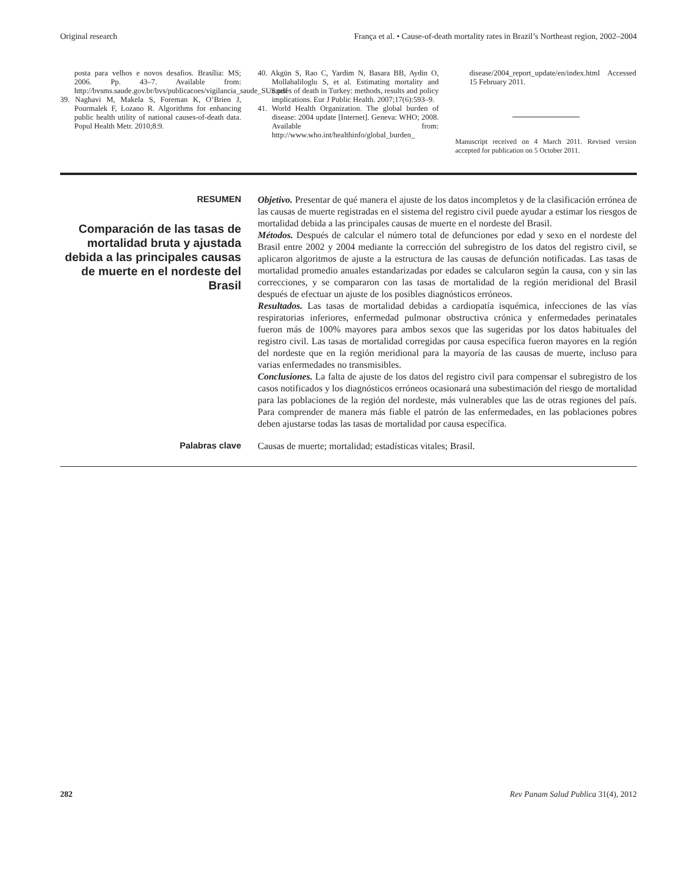Original research França et al. • Cause-of-death mortality rates in Brazil’s Northeast region, 2002–2004
posta para velhos e novos desafios. Brasília: MS; 2006. Pp. 43–7. Available from: http://bvsms.saude.gov.br/bvs/publicacoes/vigilancia_saude_SUS.pdf
39. Naghavi M, Makela S, Foreman K, O’Brien J, Pourmalek F, Lozano R. Algorithms for enhancing public health utility of national causes-of-death data. Popul Health Metr. 2010;8:9.
40. Akgün S, Rao C, Yardim N, Basara BB, Aydin O, Mollahaliloglu S, et al. Estimating mortality and causes of death in Turkey: methods, results and policy implications. Eur J Public Health. 2007;17(6):593–9.
41. World Health Organization. The global burden of disease: 2004 update [Internet]. Geneva: WHO; 2008. Available from: http://www.who.int/healthinfo/global_burden_
disease/2004_report_update/en/index.html Accessed 15 February 2011.
Manuscript received on 4 March 2011. Revised version accepted for publication on 5 October 2011.
RESUMEN
Comparación de las tasas de mortalidad bruta y ajustada debida a las principales causas de muerte en el nordeste del Brasil
Objetivo. Presentar de qué manera el ajuste de los datos incompletos y de la clasificación errónea de las causas de muerte registradas en el sistema del registro civil puede ayudar a estimar los riesgos de mortalidad debida a las principales causas de muerte en el nordeste del Brasil.
Métodos. Después de calcular el número total de defunciones por edad y sexo en el nordeste del Brasil entre 2002 y 2004 mediante la corrección del subregistro de los datos del registro civil, se aplicaron algoritmos de ajuste a la estructura de las causas de defunción notificadas. Las tasas de mortalidad promedio anuales estandarizadas por edades se calcularon según la causa, con y sin las correcciones, y se compararon con las tasas de mortalidad de la región meridional del Brasil después de efectuar un ajuste de los posibles diagnósticos erróneos.
Resultados. Las tasas de mortalidad debidas a cardiopatía isquémica, infecciones de las vías respiratorias inferiores, enfermedad pulmonar obstructiva crónica y enfermedades perinatales fueron más de 100% mayores para ambos sexos que las sugeridas por los datos habituales del registro civil. Las tasas de mortalidad corregidas por causa específica fueron mayores en la región del nordeste que en la región meridional para la mayoría de las causas de muerte, incluso para varias enfermedades no transmisibles.
Conclusiones. La falta de ajuste de los datos del registro civil para compensar el subregistro de los casos notificados y los diagnósticos erróneos ocasionará una subestimación del riesgo de mortalidad para las poblaciones de la región del nordeste, más vulnerables que las de otras regiones del país. Para comprender de manera más fiable el patrón de las enfermedades, en las poblaciones pobres deben ajustarse todas las tasas de mortalidad por causa específica.
Palabras clave
Causas de muerte; mortalidad; estadísticas vitales; Brasil.
282 Rev Panam Salud Publica 31(4), 2012